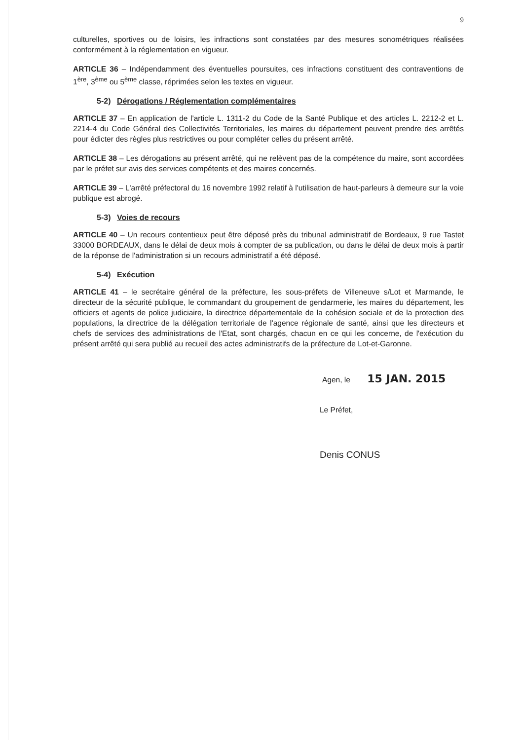9
culturelles, sportives ou de loisirs, les infractions sont constatées par des mesures sonométriques réalisées conformément à la réglementation en vigueur.
ARTICLE 36 – Indépendamment des éventuelles poursuites, ces infractions constituent des contraventions de 1<sup>ère</sup>, 3<sup>ème</sup> ou 5<sup>ème</sup> classe, réprimées selon les textes en vigueur.
5-2) Dérogations / Réglementation complémentaires
ARTICLE 37 – En application de l'article L. 1311-2 du Code de la Santé Publique et des articles L. 2212-2 et L. 2214-4 du Code Général des Collectivités Territoriales, les maires du département peuvent prendre des arrêtés pour édicter des règles plus restrictives ou pour compléter celles du présent arrêté.
ARTICLE 38 – Les dérogations au présent arrêté, qui ne relèvent pas de la compétence du maire, sont accordées par le préfet sur avis des services compétents et des maires concernés.
ARTICLE 39 – L'arrêté préfectoral du 16 novembre 1992 relatif à l'utilisation de haut-parleurs à demeure sur la voie publique est abrogé.
5-3) Voies de recours
ARTICLE 40 – Un recours contentieux peut être déposé près du tribunal administratif de Bordeaux, 9 rue Tastet 33000 BORDEAUX, dans le délai de deux mois à compter de sa publication, ou dans le délai de deux mois à partir de la réponse de l'administration si un recours administratif a été déposé.
5-4) Exécution
ARTICLE 41 – le secrétaire général de la préfecture, les sous-préfets de Villeneuve s/Lot et Marmande, le directeur de la sécurité publique, le commandant du groupement de gendarmerie, les maires du département, les officiers et agents de police judiciaire, la directrice départementale de la cohésion sociale et de la protection des populations, la directrice de la délégation territoriale de l'agence régionale de santé, ainsi que les directeurs et chefs de services des administrations de l'Etat, sont chargés, chacun en ce qui les concerne, de l'exécution du présent arrêté qui sera publié au recueil des actes administratifs de la préfecture de Lot-et-Garonne.
Agen, le 15 JAN. 2015
Le Préfet,
Denis CONUS